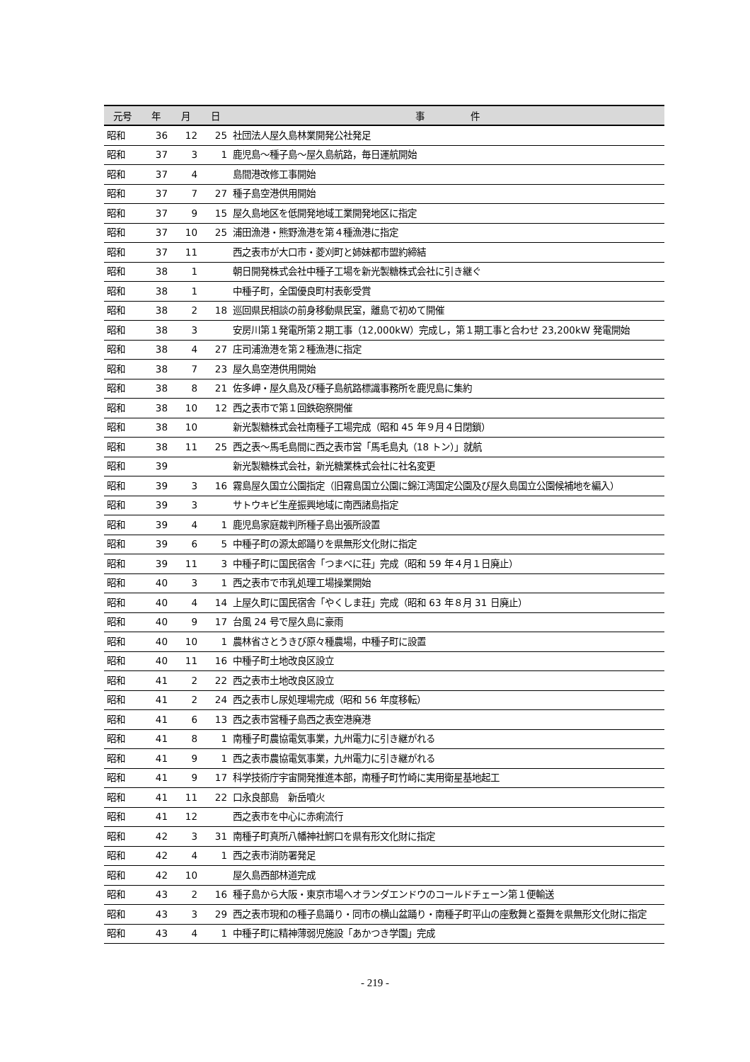| 元号 | 年 | 月 | 日 | 事 件 |
| --- | --- | --- | --- | --- |
| 昭和 | 36 | 12 | 25 | 社団法人屋久島林業開発公社発足 |
| 昭和 | 37 | 3 | 1 | 鹿児島～種子島～屋久島航路，毎日運航開始 |
| 昭和 | 37 | 4 | | 島間港改修工事開始 |
| 昭和 | 37 | 7 | 27 | 種子島空港供用開始 |
| 昭和 | 37 | 9 | 15 | 屋久島地区を低開発地域工業開発地区に指定 |
| 昭和 | 37 | 10 | 25 | 浦田漁港・熊野漁港を第４種漁港に指定 |
| 昭和 | 37 | 11 | | 西之表市が大口市・菱刈町と姉妹都市盟約締結 |
| 昭和 | 38 | 1 | | 朝日開発株式会社中種子工場を新光製糖株式会社に引き継ぐ |
| 昭和 | 38 | 1 | | 中種子町，全国優良町村表彰受賞 |
| 昭和 | 38 | 2 | 18 | 巡回県民相談の前身移動県民室，離島で初めて開催 |
| 昭和 | 38 | 3 | | 安房川第１発電所第２期工事（12,000kW）完成し，第１期工事と合わせ 23,200kW 発電開始 |
| 昭和 | 38 | 4 | 27 | 庄司浦漁港を第２種漁港に指定 |
| 昭和 | 38 | 7 | 23 | 屋久島空港供用開始 |
| 昭和 | 38 | 8 | 21 | 佐多岬・屋久島及び種子島航路標識事務所を鹿児島に集約 |
| 昭和 | 38 | 10 | 12 | 西之表市で第１回鉄砲祭開催 |
| 昭和 | 38 | 10 | | 新光製糖株式会社南種子工場完成（昭和 45 年９月４日閉鎖） |
| 昭和 | 38 | 11 | 25 | 西之表～馬毛島間に西之表市営「馬毛島丸（18 トン）」就航 |
| 昭和 | 39 | | | 新光製糖株式会社，新光糖業株式会社に社名変更 |
| 昭和 | 39 | 3 | 16 | 霧島屋久国立公園指定（旧霧島国立公園に錦江湾国定公園及び屋久島国立公園候補地を編入） |
| 昭和 | 39 | 3 | | サトウキビ生産振興地域に南西諸島指定 |
| 昭和 | 39 | 4 | 1 | 鹿児島家庭裁判所種子島出張所設置 |
| 昭和 | 39 | 6 | 5 | 中種子町の源太郎踊りを県無形文化財に指定 |
| 昭和 | 39 | 11 | 3 | 中種子町に国民宿舎「つまべに荘」完成（昭和 59 年４月１日廃止） |
| 昭和 | 40 | 3 | 1 | 西之表市で市乳処理工場操業開始 |
| 昭和 | 40 | 4 | 14 | 上屋久町に国民宿舎「やくしま荘」完成（昭和 63 年８月 31 日廃止） |
| 昭和 | 40 | 9 | 17 | 台風 24 号で屋久島に豪雨 |
| 昭和 | 40 | 10 | 1 | 農林省さとうきび原々種農場，中種子町に設置 |
| 昭和 | 40 | 11 | 16 | 中種子町土地改良区設立 |
| 昭和 | 41 | 2 | 22 | 西之表市土地改良区設立 |
| 昭和 | 41 | 2 | 24 | 西之表市し尿処理場完成（昭和 56 年度移転） |
| 昭和 | 41 | 6 | 13 | 西之表市営種子島西之表空港廃港 |
| 昭和 | 41 | 8 | 1 | 南種子町農協電気事業，九州電力に引き継がれる |
| 昭和 | 41 | 9 | 1 | 西之表市農協電気事業，九州電力に引き継がれる |
| 昭和 | 41 | 9 | 17 | 科学技術庁宇宙開発推進本部，南種子町竹崎に実用衛星基地起工 |
| 昭和 | 41 | 11 | 22 | 口永良部島 新岳噴火 |
| 昭和 | 41 | 12 | | 西之表市を中心に赤痢流行 |
| 昭和 | 42 | 3 | 31 | 南種子町真所八幡神社鰐口を県有形文化財に指定 |
| 昭和 | 42 | 4 | 1 | 西之表市消防署発足 |
| 昭和 | 42 | 10 | | 屋久島西部林道完成 |
| 昭和 | 43 | 2 | 16 | 種子島から大阪・東京市場へオランダエンドウのコールドチェーン第１便輸送 |
| 昭和 | 43 | 3 | 29 | 西之表市現和の種子島踊り・同市の横山盆踊り・南種子町平山の座敷舞と蚕舞を県無形文化財に指定 |
| 昭和 | 43 | 4 | 1 | 中種子町に精神薄弱児施設「あかつき学園」完成 |
- 219 -